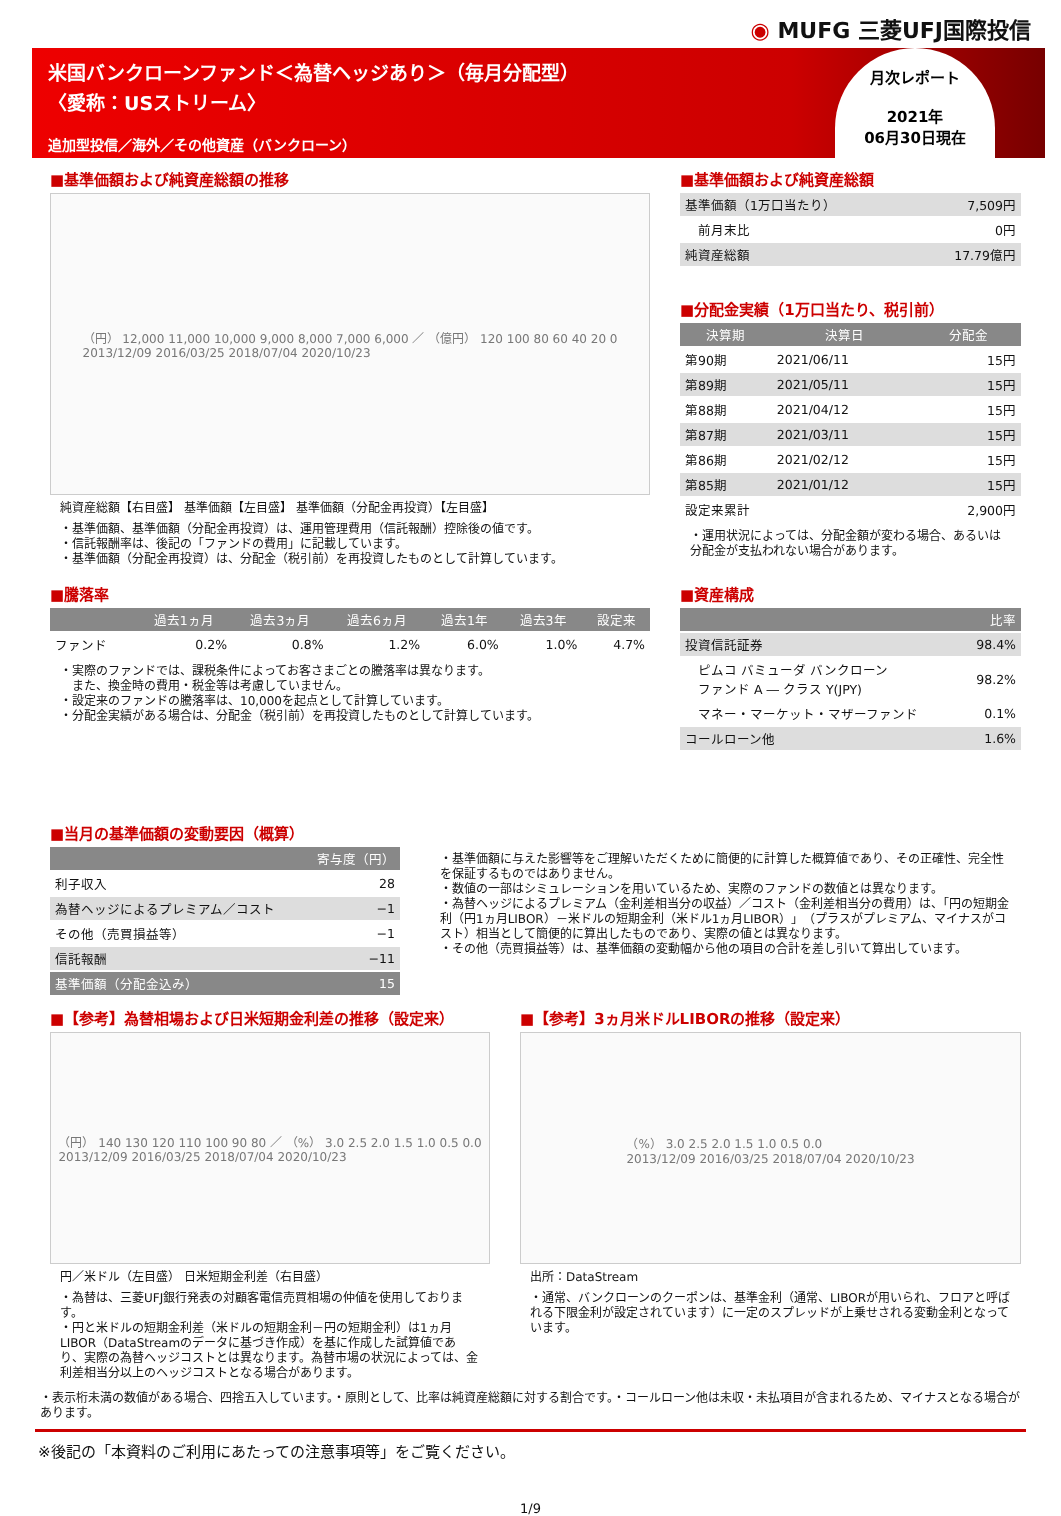◉ MUFG 三菱UFJ国際投信
米国バンクローンファンド＜為替ヘッジあり＞（毎月分配型）
〈愛称：USストリーム〉
追加型投信／海外／その他資産（バンクローン）
月次レポート
2021年
06月30日現在
■基準価額および純資産総額の推移
（円） 12,000 11,000 10,000 9,000 8,000 7,000 6,000 ／ （億円） 120 100 80 60 40 20 0
2013/12/09 2016/03/25 2018/07/04 2020/10/23
純資産総額【右目盛】 基準価額【左目盛】 基準価額（分配金再投資）【左目盛】
・基準価額、基準価額（分配金再投資）は、運用管理費用（信託報酬）控除後の値です。
・信託報酬率は、後記の「ファンドの費用」に記載しています。
・基準価額（分配金再投資）は、分配金（税引前）を再投資したものとして計算しています。
■基準価額および純資産総額
| 基準価額（1万口当たり） | 7,509円 |
| 前月末比 | 0円 |
| 純資産総額 | 17.79億円 |
■分配金実績（1万口当たり、税引前）
| 決算期 | 決算日 | 分配金 |
| --- | --- | --- |
| 第90期 | 2021/06/11 | 15円 |
| 第89期 | 2021/05/11 | 15円 |
| 第88期 | 2021/04/12 | 15円 |
| 第87期 | 2021/03/11 | 15円 |
| 第86期 | 2021/02/12 | 15円 |
| 第85期 | 2021/01/12 | 15円 |
| 設定来累計 | | 2,900円 |
・運用状況によっては、分配金額が変わる場合、あるいは分配金が支払われない場合があります。
■騰落率
| | 過去1ヵ月 | 過去3ヵ月 | 過去6ヵ月 | 過去1年 | 過去3年 | 設定来 |
| --- | --- | --- | --- | --- | --- | --- |
| ファンド | 0.2% | 0.8% | 1.2% | 6.0% | 1.0% | 4.7% |
・実際のファンドでは、課税条件によってお客さまごとの騰落率は異なります。
　また、換金時の費用・税金等は考慮していません。
・設定来のファンドの騰落率は、10,000を起点として計算しています。
・分配金実績がある場合は、分配金（税引前）を再投資したものとして計算しています。
■資産構成
| | 比率 |
| --- | --- |
| 投資信託証券 | 98.4% |
| ピムコ バミューダ バンクローン ファンド A ― クラス Y(JPY) | 98.2% |
| マネー・マーケット・マザーファンド | 0.1% |
| コールローン他 | 1.6% |
■当月の基準価額の変動要因（概算）
| | 寄与度（円） |
| --- | --- |
| 利子収入 | 28 |
| 為替ヘッジによるプレミアム／コスト | −1 |
| その他（売買損益等） | −1 |
| 信託報酬 | −11 |
| 基準価額（分配金込み） | 15 |
・基準価額に与えた影響等をご理解いただくために簡便的に計算した概算値であり、その正確性、完全性を保証するものではありません。
・数値の一部はシミュレーションを用いているため、実際のファンドの数値とは異なります。
・為替ヘッジによるプレミアム（金利差相当分の収益）／コスト（金利差相当分の費用）は、「円の短期金利（円1ヵ月LIBOR）－米ドルの短期金利（米ドル1ヵ月LIBOR）」（プラスがプレミアム、マイナスがコスト）相当として簡便的に算出したものであり、実際の値とは異なります。
・その他（売買損益等）は、基準価額の変動幅から他の項目の合計を差し引いて算出しています。
■【参考】為替相場および日米短期金利差の推移（設定来）
（円） 140 130 120 110 100 90 80 ／ （%） 3.0 2.5 2.0 1.5 1.0 0.5 0.0
2013/12/09 2016/03/25 2018/07/04 2020/10/23
円／米ドル（左目盛） 日米短期金利差（右目盛）
・為替は、三菱UFJ銀行発表の対顧客電信売買相場の仲値を使用しております。
・円と米ドルの短期金利差（米ドルの短期金利－円の短期金利）は1ヵ月LIBOR（DataStreamのデータに基づき作成）を基に作成した試算値であり、実際の為替ヘッジコストとは異なります。為替市場の状況によっては、金利差相当分以上のヘッジコストとなる場合があります。
■【参考】3ヵ月米ドルLIBORの推移（設定来）
（%） 3.0 2.5 2.0 1.5 1.0 0.5 0.0
2013/12/09 2016/03/25 2018/07/04 2020/10/23
出所：DataStream
・通常、バンクローンのクーポンは、基準金利（通常、LIBORが用いられ、フロアと呼ばれる下限金利が設定されています）に一定のスプレッドが上乗せされる変動金利となっています。
・表示桁未満の数値がある場合、四捨五入しています。・原則として、比率は純資産総額に対する割合です。・コールローン他は未収・未払項目が含まれるため、マイナスとなる場合があります。
※後記の「本資料のご利用にあたっての注意事項等」をご覧ください。
1/9